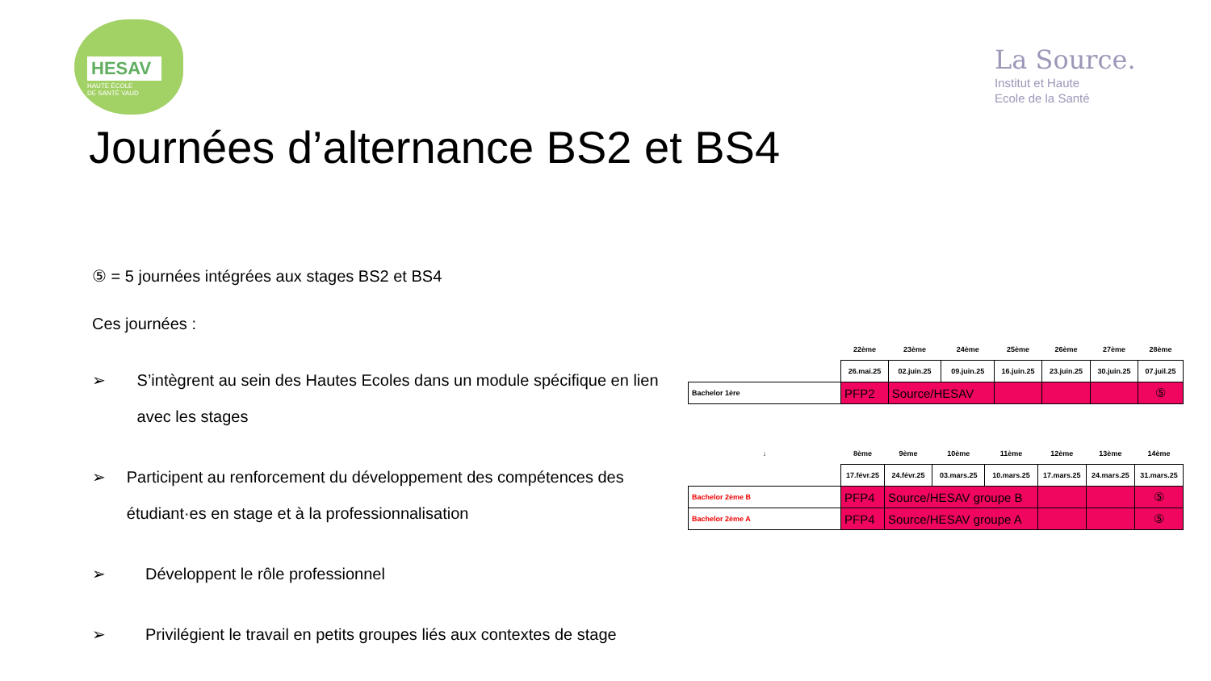HESAV
HAUTE ÉCOLE
DE SANTÉ VAUD
La Source.
Institut et Haute
Ecole de la Santé
Journées d’alternance BS2 et BS4
⑤ = 5 journées intégrées aux stages BS2 et BS4
Ces journées :
➢ S’intègrent au sein des Hautes Ecoles dans un module spécifique en lien avec les stages
➢ Participent au renforcement du développement des compétences des étudiant·es en stage et à la professionnalisation
➢ Développent le rôle professionnel
➢ Privilégient le travail en petits groupes liés aux contextes de stage
| | 22ème | 23ème | 24ème | 25ème | 26ème | 27ème | 28ème |
| | 26.mai.25 | 02.juin.25 | 09.juin.25 | 16.juin.25 | 23.juin.25 | 30.juin.25 | 07.juil.25 |
| Bachelor 1ère | PFP2 | Source/HESAV | | | | | ⑤ |
| ↓ | 8ème | 9ème | 10ème | 11ème | 12ème | 13ème | 14ème |
| | 17.févr.25 | 24.févr.25 | 03.mars.25 | 10.mars.25 | 17.mars.25 | 24.mars.25 | 31.mars.25 |
| Bachelor 2ème B | PFP4 | Source/HESAV groupe B | | | | | ⑤ |
| Bachelor 2ème A | PFP4 | Source/HESAV groupe A | | | | | ⑤ |